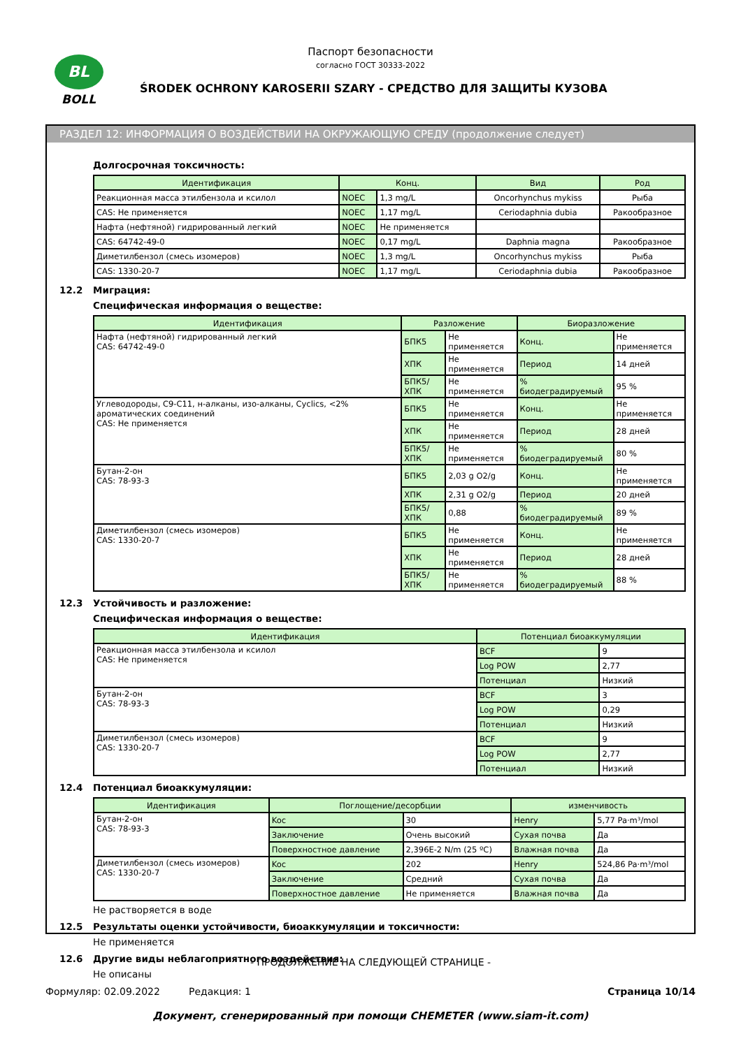BL
BOLL
Паспорт безопасности
согласно ГОСТ 30333-2022
ŚRODEK OCHRONY KAROSERII SZARY - СРЕДСТВО ДЛЯ ЗАЩИТЫ КУЗОВА
РАЗДЕЛ 12: ИНФОРМАЦИЯ О ВОЗДЕЙСТВИИ НА ОКРУЖАЮЩУЮ СРЕДУ (продолжение следует)
Долгосрочная токсичность:
| Идентификация | Конц. | | Вид | Род |
| --- | --- | --- | --- | --- |
| Реакционная масса этилбензола и ксилол | NOEC | 1,3 mg/L | Oncorhynchus mykiss | Рыба |
| CAS: Не применяется | NOEC | 1,17 mg/L | Ceriodaphnia dubia | Ракообразное |
| Нафта (нефтяной) гидрированный легкий | NOEC | Не применяется | | |
| CAS: 64742-49-0 | NOEC | 0,17 mg/L | Daphnia magna | Ракообразное |
| Диметилбензол (смесь изомеров) | NOEC | 1,3 mg/L | Oncorhynchus mykiss | Рыба |
| CAS: 1330-20-7 | NOEC | 1,17 mg/L | Ceriodaphnia dubia | Ракообразное |
12.2 Миграция:
Специфическая информация о веществе:
| Идентификация | Разложение | | Биоразложение | |
| --- | --- | --- | --- | --- |
| Нафта (нефтяной) гидрированный легкий CAS: 64742-49-0 | БПК5 | Не применяется | Конц. | Не применяется |
| | ХПК | Не применяется | Период | 14 дней |
| | БПК5/ХПК | Не применяется | % биодеградируемый | 95 % |
| Углеводороды, C9-C11, н-алканы, изо-алканы, Cyclics, <2% ароматических соединений CAS: Не применяется | БПК5 | Не применяется | Конц. | Не применяется |
| | ХПК | Не применяется | Период | 28 дней |
| | БПК5/ХПК | Не применяется | % биодеградируемый | 80 % |
| Бутан-2-он CAS: 78-93-3 | БПК5 | 2,03 g O2/g | Конц. | Не применяется |
| | ХПК | 2,31 g O2/g | Период | 20 дней |
| | БПК5/ХПК | 0,88 | % биодеградируемый | 89 % |
| Диметилбензол (смесь изомеров) CAS: 1330-20-7 | БПК5 | Не применяется | Конц. | Не применяется |
| | ХПК | Не применяется | Период | 28 дней |
| | БПК5/ХПК | Не применяется | % биодеградируемый | 88 % |
12.3 Устойчивость и разложение:
Специфическая информация о веществе:
| Идентификация | Потенциал биоаккумуляции | |
| --- | --- | --- |
| Реакционная масса этилбензола и ксилол CAS: Не применяется | BCF | 9 |
| | Log POW | 2,77 |
| | Потенциал | Низкий |
| Бутан-2-он CAS: 78-93-3 | BCF | 3 |
| | Log POW | 0,29 |
| | Потенциал | Низкий |
| Диметилбензол (смесь изомеров) CAS: 1330-20-7 | BCF | 9 |
| | Log POW | 2,77 |
| | Потенциал | Низкий |
12.4 Потенциал биоаккумуляции:
| Идентификация | Поглощение/десорбции | | изменчивость | |
| --- | --- | --- | --- | --- |
| Бутан-2-он CAS: 78-93-3 | Koc | 30 | Henry | 5,77 Pa·m³/mol |
| | Заключение | Очень высокий | Сухая почва | Да |
| | Поверхностное давление | 2,396E-2 N/m (25 ºC) | Влажная почва | Да |
| Диметилбензол (смесь изомеров) CAS: 1330-20-7 | Koc | 202 | Henry | 524,86 Pa·m³/mol |
| | Заключение | Средний | Сухая почва | Да |
| | Поверхностное давление | Не применяется | Влажная почва | Да |
Не растворяется в воде
12.5 Результаты оценки устойчивости, биоаккумуляции и токсичности:
Не применяется
12.6 Другие виды неблагоприятного воздействия:
Не описаны
- ПРОДОЛЖЕНИЕ НА СЛЕДУЮЩЕЙ СТРАНИЦЕ -
Формуляр: 02.09.2022 Редакция: 1 Страница 10/14
Документ, сгенерированный при помощи CHEMETER (www.siam-it.com)